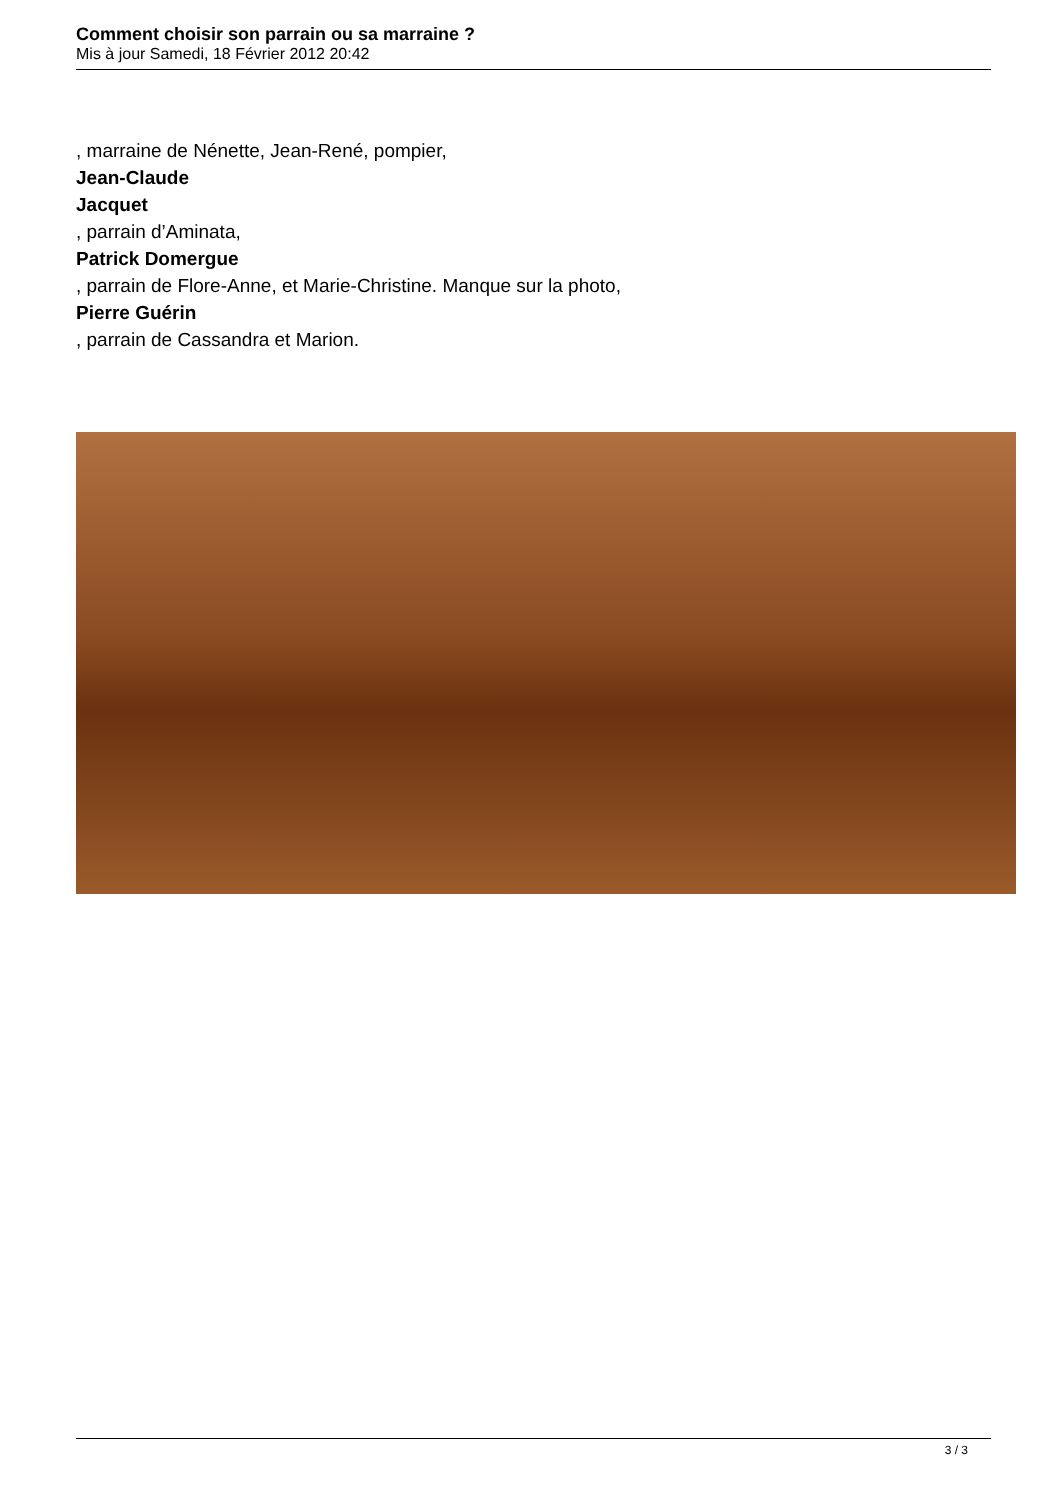Comment choisir son parrain ou sa marraine ?
Mis à jour Samedi, 18 Février 2012 20:42
, marraine de Nénette, Jean-René, pompier,
Jean-Claude
Jacquet
, parrain d’Aminata,
Patrick Domergue
, parrain de Flore-Anne, et Marie-Christine. Manque sur la photo,
Pierre Guérin
, parrain de Cassandra et Marion.
3 / 3